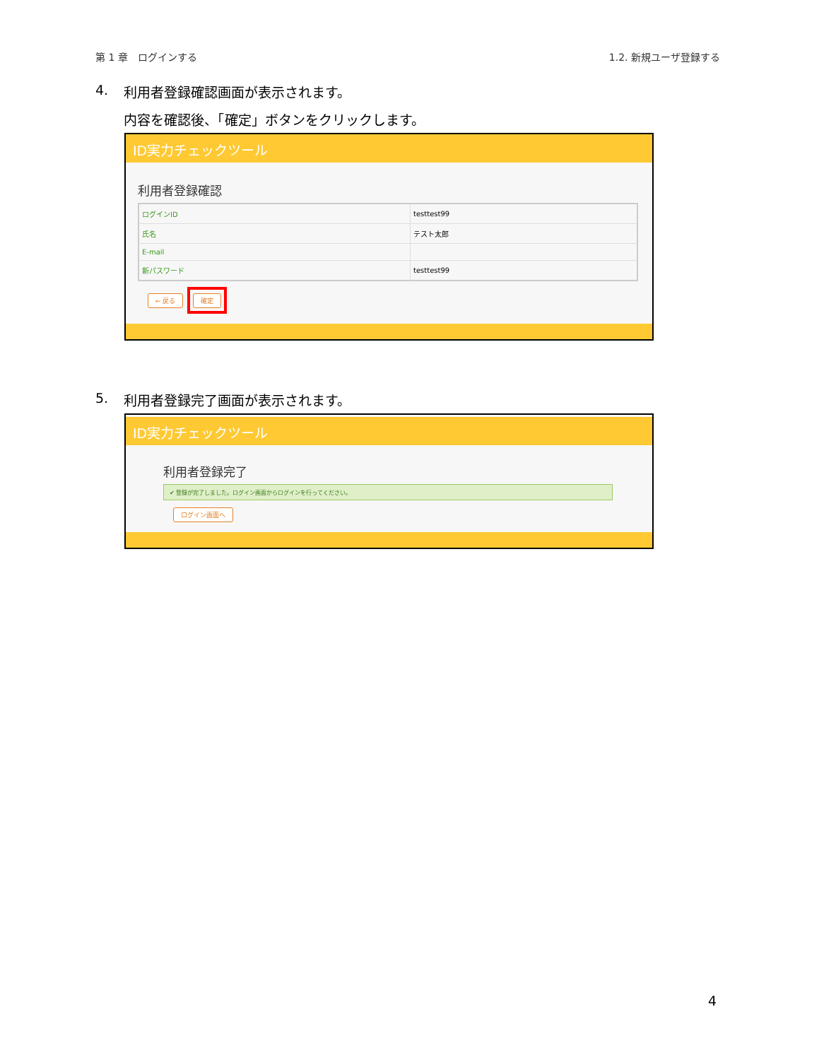第 1 章　ログインする 1.2. 新規ユーザ登録する
4. 利用者登録確認画面が表示されます。
内容を確認後、「確定」ボタンをクリックします。
ID実力チェックツール
利用者登録確認
| ログインID | testtest99 |
| 氏名 | テスト太郎 |
| E-mail | |
| 新パスワード | testtest99 |
← 戻る 確定
5. 利用者登録完了画面が表示されます。
ID実力チェックツール
利用者登録完了
✔ 登録が完了しました。ログイン画面からログインを行ってください。
ログイン画面へ
4